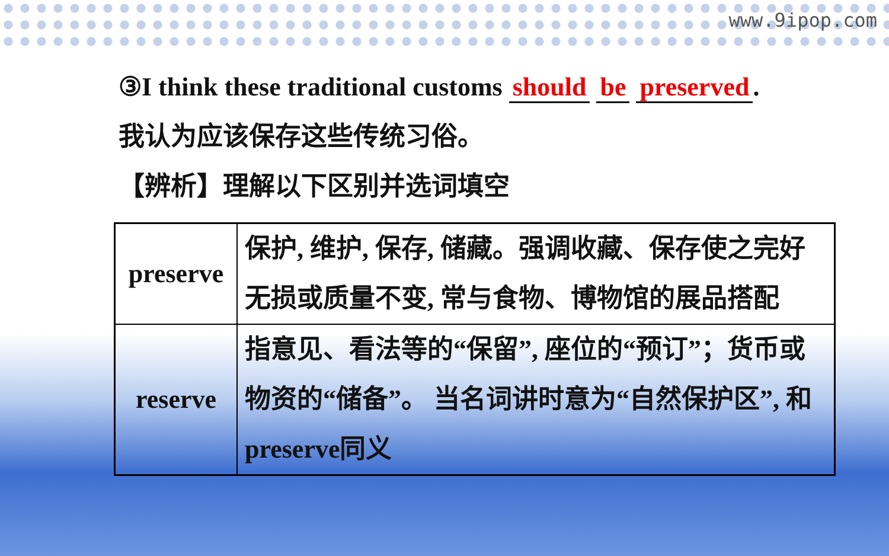www.9ipop.com
③I think these traditional customs should be preserved.
我认为应该保存这些传统习俗。
【辨析】理解以下区别并选词填空
| preserve | 保护, 维护, 保存, 储藏。强调收藏、保存使之完好无损或质量不变, 常与食物、博物馆的展品搭配 |
| reserve | 指意见、看法等的“保留”, 座位的“预订”；货币或物资的“储备”。 当名词讲时意为“自然保护区”, 和preserve同义 |